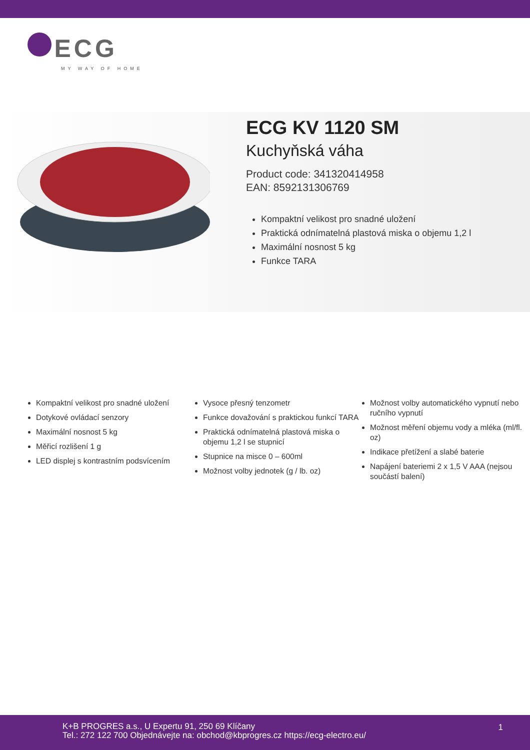ECG
MY WAY OF HOME
ECG KV 1120 SM
Kuchyňská váha
Product code: 341320414958
EAN: 8592131306769
Kompaktní velikost pro snadné uložení
Praktická odnímatelná plastová miska o objemu 1,2 l
Maximální nosnost 5 kg
Funkce TARA
Kompaktní velikost pro snadné uložení
Dotykové ovládací senzory
Maximální nosnost 5 kg
Měřicí rozlišení 1 g
LED displej s kontrastním podsvícením
Vysoce přesný tenzometr
Funkce dovažování s praktickou funkcí TARA
Praktická odnímatelná plastová miska o objemu 1,2 l se stupnicí
Stupnice na misce 0 – 600ml
Možnost volby jednotek (g / lb. oz)
Možnost volby automatického vypnutí nebo ručního vypnutí
Možnost měření objemu vody a mléka (ml/fl. oz)
Indikace přetížení a slabé baterie
Napájení bateriemi 2 x 1,5 V AAA (nejsou součástí balení)
K+B PROGRES a.s., U Expertu 91, 250 69 Klíčany
Tel.: 272 122 700 Objednávejte na: obchod@kbprogres.cz https://ecg-electro.eu/
1